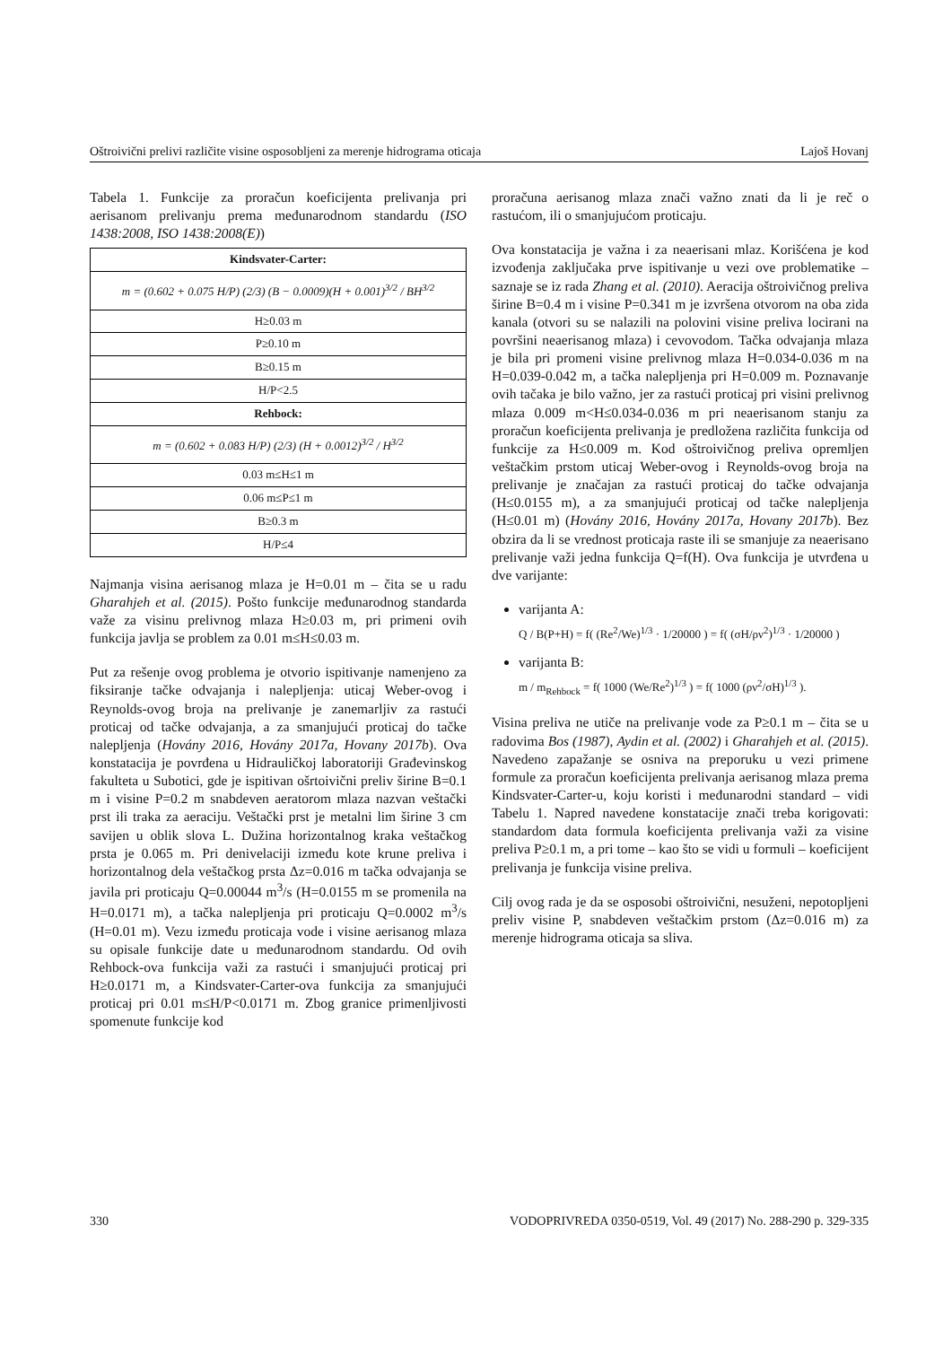Oštroivični prelivi različite visine osposobljeni za merenje hidrograma oticaja Lajoš Hovanj
Tabela 1. Funkcije za proračun koeficijenta prelivanja pri aerisanom prelivanju prema međunarodnom standardu (ISO 1438:2008, ISO 1438:2008(E))
| Kindsvater-Carter: |
| m = (0.602 + 0.075 H/P) (2/3) (B − 0.0009)(H + 0.001)<sup>3/2</sup> / BH<sup>3/2</sup> |
| H≥0.03 m |
| P≥0.10 m |
| B≥0.15 m |
| H/P<2.5 |
| Rehbock: |
| m = (0.602 + 0.083 H/P) (2/3) (H + 0.0012)<sup>3/2</sup> / H<sup>3/2</sup> |
| 0.03 m≤H≤1 m |
| 0.06 m≤P≤1 m |
| B≥0.3 m |
| H/P≤4 |
Najmanja visina aerisanog mlaza je H=0.01 m – čita se u radu Gharahjeh et al. (2015). Pošto funkcije međunarodnog standarda važe za visinu prelivnog mlaza H≥0.03 m, pri primeni ovih funkcija javlja se problem za 0.01 m≤H≤0.03 m.
Put za rešenje ovog problema je otvorio ispitivanje namenjeno za fiksiranje tačke odvajanja i nalepljenja: uticaj Weber-ovog i Reynolds-ovog broja na prelivanje je zanemarljiv za rastući proticaj od tačke odvajanja, a za smanjujući proticaj do tačke nalepljenja (Hovány 2016, Hovány 2017a, Hovany 2017b). Ova konstatacija je povrđena u Hidrauličkoj laboratoriji Građevinskog fakulteta u Subotici, gde je ispitivan ošrtoivični preliv širine B=0.1 m i visine P=0.2 m snabdeven aeratorom mlaza nazvan veštački prst ili traka za aeraciju. Veštački prst je metalni lim širine 3 cm savijen u oblik slova L. Dužina horizontalnog kraka veštačkog prsta je 0.065 m. Pri denivelaciji između kote krune preliva i horizontalnog dela veštačkog prsta Δz=0.016 m tačka odvajanja se javila pri proticaju Q=0.00044 m<sup>3</sup>/s (H=0.0155 m se promenila na H=0.0171 m), a tačka nalepljenja pri proticaju Q=0.0002 m<sup>3</sup>/s (H=0.01 m). Vezu između proticaja vode i visine aerisanog mlaza su opisale funkcije date u međunarodnom standardu. Od ovih Rehbock-ova funkcija važi za rastući i smanjujući proticaj pri H≥0.0171 m, a Kindsvater-Carter-ova funkcija za smanjujući proticaj pri 0.01 m≤H/P<0.0171 m. Zbog granice primenljivosti spomenute funkcije kod
proračuna aerisanog mlaza znači važno znati da li je reč o rastućom, ili o smanjujućom proticaju.
Ova konstatacija je važna i za neaerisani mlaz. Korišćena je kod izvođenja zaključaka prve ispitivanje u vezi ove problematike – saznaje se iz rada Zhang et al. (2010). Aeracija oštroivičnog preliva širine B=0.4 m i visine P=0.341 m je izvršena otvorom na oba zida kanala (otvori su se nalazili na polovini visine preliva locirani na površini neaerisanog mlaza) i cevovodom. Tačka odvajanja mlaza je bila pri promeni visine prelivnog mlaza H=0.034-0.036 m na H=0.039-0.042 m, a tačka nalepljenja pri H=0.009 m. Poznavanje ovih tačaka je bilo važno, jer za rastući proticaj pri visini prelivnog mlaza 0.009 m<H≤0.034-0.036 m pri neaerisanom stanju za proračun koeficijenta prelivanja je predložena različita funkcija od funkcije za H≤0.009 m. Kod oštroivičnog preliva opremljen veštačkim prstom uticaj Weber-ovog i Reynolds-ovog broja na prelivanje je značajan za rastući proticaj do tačke odvajanja (H≤0.0155 m), a za smanjujući proticaj od tačke nalepljenja (H≤0.01 m) (Hovány 2016, Hovány 2017a, Hovany 2017b). Bez obzira da li se vrednost proticaja raste ili se smanjuje za neaerisano prelivanje važi jedna funkcija Q=f(H). Ova funkcija je utvrđena u dve varijante:
varijanta A:
Q / B(P+H) = f( (Re<sup>2</sup>/We)<sup>1/3</sup> · 1/20000 ) = f( (σH/ρν<sup>2</sup>)<sup>1/3</sup> · 1/20000 )
varijanta B:
m / m<sub>Rehbock</sub> = f( 1000 (We/Re<sup>2</sup>)<sup>1/3</sup> ) = f( 1000 (ρν<sup>2</sup>/σH)<sup>1/3</sup> ).
Visina preliva ne utiče na prelivanje vode za P≥0.1 m – čita se u radovima Bos (1987), Aydin et al. (2002) i Gharahjeh et al. (2015). Navedeno zapažanje se osniva na preporuku u vezi primene formule za proračun koeficijenta prelivanja aerisanog mlaza prema Kindsvater-Carter-u, koju koristi i međunarodni standard – vidi Tabelu 1. Napred navedene konstatacije znači treba korigovati: standardom data formula koeficijenta prelivanja važi za visine preliva P≥0.1 m, a pri tome – kao što se vidi u formuli – koeficijent prelivanja je funkcija visine preliva.
Cilj ovog rada je da se osposobi oštroivični, nesuženi, nepotopljeni preliv visine P, snabdeven veštačkim prstom (Δz=0.016 m) za merenje hidrograma oticaja sa sliva.
330 VODOPRIVREDA 0350-0519, Vol. 49 (2017) No. 288-290 p. 329-335